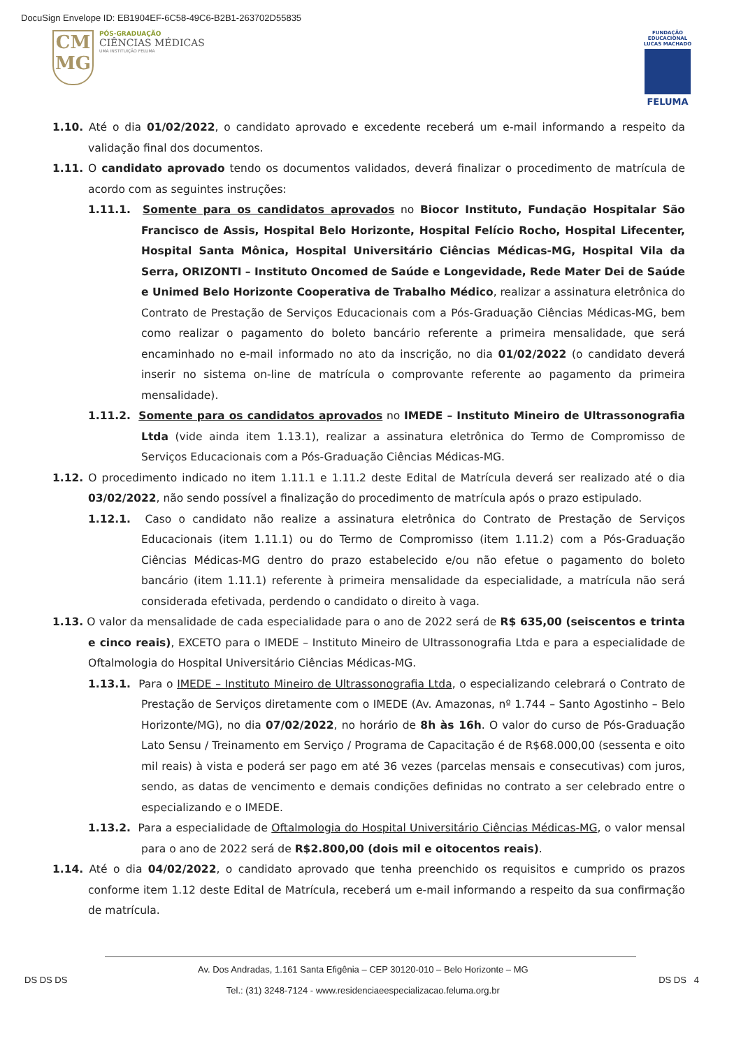DocuSign Envelope ID: EB1904EF-6C58-49C6-B2B1-263702D55835
CM
MG
PÓS-GRADUAÇÃO
CIÊNCIAS MÉDICAS
UMA INSTITUIÇÃO FELUMA
FUNDAÇÃO EDUCACIONAL LUCAS MACHADO
FELUMA
1.10. Até o dia 01/02/2022, o candidato aprovado e excedente receberá um e-mail informando a respeito da validação final dos documentos.
1.11. O candidato aprovado tendo os documentos validados, deverá finalizar o procedimento de matrícula de acordo com as seguintes instruções:
1.11.1. Somente para os candidatos aprovados no Biocor Instituto, Fundação Hospitalar São Francisco de Assis, Hospital Belo Horizonte, Hospital Felício Rocho, Hospital Lifecenter, Hospital Santa Mônica, Hospital Universitário Ciências Médicas-MG, Hospital Vila da Serra, ORIZONTI – Instituto Oncomed de Saúde e Longevidade, Rede Mater Dei de Saúde e Unimed Belo Horizonte Cooperativa de Trabalho Médico, realizar a assinatura eletrônica do Contrato de Prestação de Serviços Educacionais com a Pós-Graduação Ciências Médicas-MG, bem como realizar o pagamento do boleto bancário referente a primeira mensalidade, que será encaminhado no e-mail informado no ato da inscrição, no dia 01/02/2022 (o candidato deverá inserir no sistema on-line de matrícula o comprovante referente ao pagamento da primeira mensalidade).
1.11.2. Somente para os candidatos aprovados no IMEDE – Instituto Mineiro de Ultrassonografia Ltda (vide ainda item 1.13.1), realizar a assinatura eletrônica do Termo de Compromisso de Serviços Educacionais com a Pós-Graduação Ciências Médicas-MG.
1.12. O procedimento indicado no item 1.11.1 e 1.11.2 deste Edital de Matrícula deverá ser realizado até o dia 03/02/2022, não sendo possível a finalização do procedimento de matrícula após o prazo estipulado.
1.12.1. Caso o candidato não realize a assinatura eletrônica do Contrato de Prestação de Serviços Educacionais (item 1.11.1) ou do Termo de Compromisso (item 1.11.2) com a Pós-Graduação Ciências Médicas-MG dentro do prazo estabelecido e/ou não efetue o pagamento do boleto bancário (item 1.11.1) referente à primeira mensalidade da especialidade, a matrícula não será considerada efetivada, perdendo o candidato o direito à vaga.
1.13. O valor da mensalidade de cada especialidade para o ano de 2022 será de R$ 635,00 (seiscentos e trinta e cinco reais), EXCETO para o IMEDE – Instituto Mineiro de Ultrassonografia Ltda e para a especialidade de Oftalmologia do Hospital Universitário Ciências Médicas-MG.
1.13.1. Para o IMEDE – Instituto Mineiro de Ultrassonografia Ltda, o especializando celebrará o Contrato de Prestação de Serviços diretamente com o IMEDE (Av. Amazonas, nº 1.744 – Santo Agostinho – Belo Horizonte/MG), no dia 07/02/2022, no horário de 8h às 16h. O valor do curso de Pós-Graduação Lato Sensu / Treinamento em Serviço / Programa de Capacitação é de R$68.000,00 (sessenta e oito mil reais) à vista e poderá ser pago em até 36 vezes (parcelas mensais e consecutivas) com juros, sendo, as datas de vencimento e demais condições definidas no contrato a ser celebrado entre o especializando e o IMEDE.
1.13.2. Para a especialidade de Oftalmologia do Hospital Universitário Ciências Médicas-MG, o valor mensal para o ano de 2022 será de R$2.800,00 (dois mil e oitocentos reais).
1.14. Até o dia 04/02/2022, o candidato aprovado que tenha preenchido os requisitos e cumprido os prazos conforme item 1.12 deste Edital de Matrícula, receberá um e-mail informando a respeito da sua confirmação de matrícula.
DS DS DS
Av. Dos Andradas, 1.161 Santa Efigênia – CEP 30120-010 – Belo Horizonte – MG
Tel.: (31) 3248-7124 - www.residenciaeespecializacao.feluma.org.br
DS DS 4